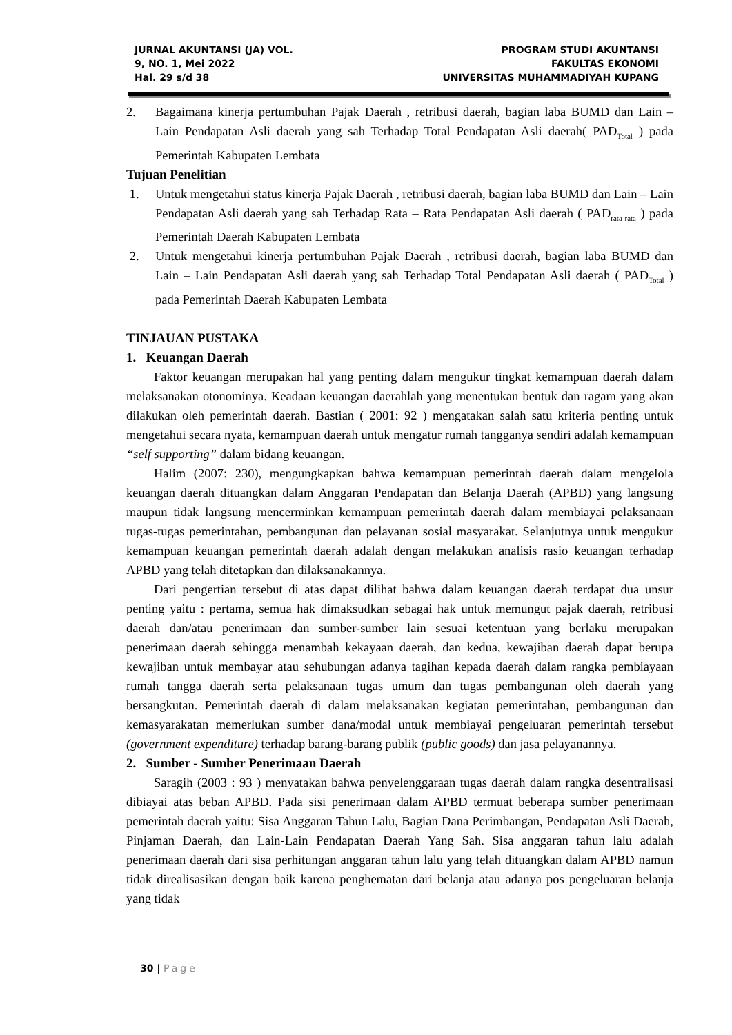JURNAL AKUNTANSI (JA) VOL.
9, NO. 1, Mei 2022
Hal. 29 s/d 38
PROGRAM STUDI AKUNTANSI
FAKULTAS EKONOMI
UNIVERSITAS MUHAMMADIYAH KUPANG
2. Bagaimana kinerja pertumbuhan Pajak Daerah , retribusi daerah, bagian laba BUMD dan Lain – Lain Pendapatan Asli daerah yang sah Terhadap Total Pendapatan Asli daerah( PAD<sub>Total</sub> ) pada Pemerintah Kabupaten Lembata
Tujuan Penelitian
1. Untuk mengetahui status kinerja Pajak Daerah , retribusi daerah, bagian laba BUMD dan Lain – Lain Pendapatan Asli daerah yang sah Terhadap Rata – Rata Pendapatan Asli daerah ( PAD<sub>rata-rata</sub> ) pada Pemerintah Daerah Kabupaten Lembata
2. Untuk mengetahui kinerja pertumbuhan Pajak Daerah , retribusi daerah, bagian laba BUMD dan Lain – Lain Pendapatan Asli daerah yang sah Terhadap Total Pendapatan Asli daerah ( PAD<sub>Total</sub> ) pada Pemerintah Daerah Kabupaten Lembata
TINJAUAN PUSTAKA
1. Keuangan Daerah
Faktor keuangan merupakan hal yang penting dalam mengukur tingkat kemampuan daerah dalam melaksanakan otonominya. Keadaan keuangan daerahlah yang menentukan bentuk dan ragam yang akan dilakukan oleh pemerintah daerah. Bastian ( 2001: 92 ) mengatakan salah satu kriteria penting untuk mengetahui secara nyata, kemampuan daerah untuk mengatur rumah tangganya sendiri adalah kemampuan “self supporting” dalam bidang keuangan.
Halim (2007: 230), mengungkapkan bahwa kemampuan pemerintah daerah dalam mengelola keuangan daerah dituangkan dalam Anggaran Pendapatan dan Belanja Daerah (APBD) yang langsung maupun tidak langsung mencerminkan kemampuan pemerintah daerah dalam membiayai pelaksanaan tugas-tugas pemerintahan, pembangunan dan pelayanan sosial masyarakat. Selanjutnya untuk mengukur kemampuan keuangan pemerintah daerah adalah dengan melakukan analisis rasio keuangan terhadap APBD yang telah ditetapkan dan dilaksanakannya.
Dari pengertian tersebut di atas dapat dilihat bahwa dalam keuangan daerah terdapat dua unsur penting yaitu : pertama, semua hak dimaksudkan sebagai hak untuk memungut pajak daerah, retribusi daerah dan/atau penerimaan dan sumber-sumber lain sesuai ketentuan yang berlaku merupakan penerimaan daerah sehingga menambah kekayaan daerah, dan kedua, kewajiban daerah dapat berupa kewajiban untuk membayar atau sehubungan adanya tagihan kepada daerah dalam rangka pembiayaan rumah tangga daerah serta pelaksanaan tugas umum dan tugas pembangunan oleh daerah yang bersangkutan. Pemerintah daerah di dalam melaksanakan kegiatan pemerintahan, pembangunan dan kemasyarakatan memerlukan sumber dana/modal untuk membiayai pengeluaran pemerintah tersebut (government expenditure) terhadap barang-barang publik (public goods) dan jasa pelayanannya.
2. Sumber - Sumber Penerimaan Daerah
Saragih (2003 : 93 ) menyatakan bahwa penyelenggaraan tugas daerah dalam rangka desentralisasi dibiayai atas beban APBD. Pada sisi penerimaan dalam APBD termuat beberapa sumber penerimaan pemerintah daerah yaitu: Sisa Anggaran Tahun Lalu, Bagian Dana Perimbangan, Pendapatan Asli Daerah, Pinjaman Daerah, dan Lain-Lain Pendapatan Daerah Yang Sah. Sisa anggaran tahun lalu adalah penerimaan daerah dari sisa perhitungan anggaran tahun lalu yang telah dituangkan dalam APBD namun tidak direalisasikan dengan baik karena penghematan dari belanja atau adanya pos pengeluaran belanja yang tidak
30 | Page